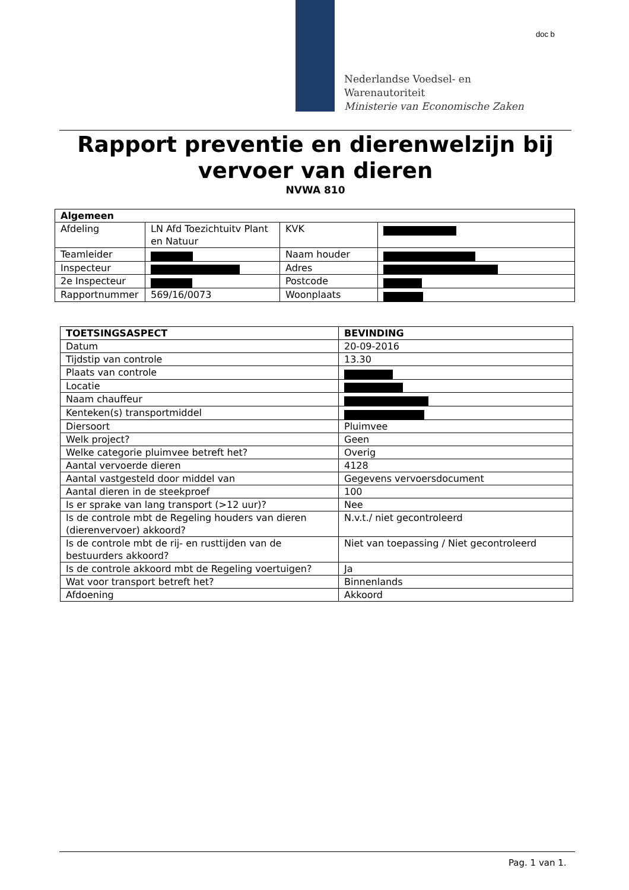doc b
Nederlandse Voedsel- en
Warenautoriteit
Ministerie van Economische Zaken
Rapport preventie en dierenwelzijn bij vervoer van dieren
NVWA 810
| Algemeen | | | |
| --- | --- | --- | --- |
| Afdeling | LN Afd Toezichtuitv Plant en Natuur | KVK | |
| Teamleider | | Naam houder | |
| Inspecteur | | Adres | |
| 2e Inspecteur | | Postcode | |
| Rapportnummer | 569/16/0073 | Woonplaats | |
| TOETSINGSASPECT | BEVINDING |
| --- | --- |
| Datum | 20-09-2016 |
| Tijdstip van controle | 13.30 |
| Plaats van controle | |
| Locatie | |
| Naam chauffeur | |
| Kenteken(s) transportmiddel | |
| Diersoort | Pluimvee |
| Welk project? | Geen |
| Welke categorie pluimvee betreft het? | Overig |
| Aantal vervoerde dieren | 4128 |
| Aantal vastgesteld door middel van | Gegevens vervoersdocument |
| Aantal dieren in de steekproef | 100 |
| Is er sprake van lang transport (>12 uur)? | Nee |
| Is de controle mbt de Regeling houders van dieren (dierenvervoer) akkoord? | N.v.t./ niet gecontroleerd |
| Is de controle mbt de rij- en rusttijden van de bestuurders akkoord? | Niet van toepassing / Niet gecontroleerd |
| Is de controle akkoord mbt de Regeling voertuigen? | Ja |
| Wat voor transport betreft het? | Binnenlands |
| Afdoening | Akkoord |
Pag. 1 van 1.